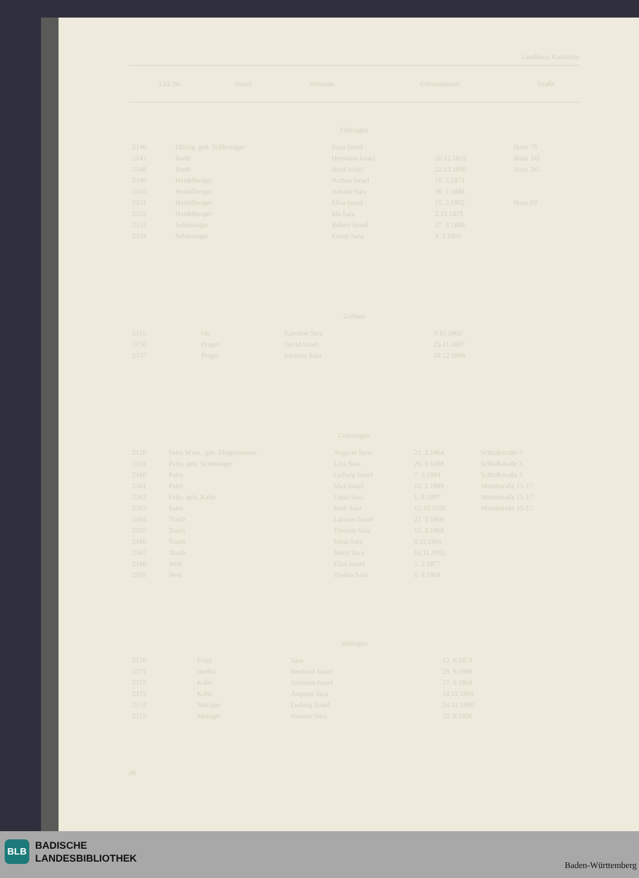Landkreis Karlsruhe
| Lfd. Nr. | Name | Vorname | Geburtsdatum | Straße |
| --- | --- | --- | --- | --- |
Flehingen
| 2146 | Dörzig, geb. Schlesinger | Rosa Israel | | Haus 79 |
| 2147 | Barth | Hermann Israel | 20.12.1859 | Haus 341 |
| 2148 | Barth | Josef Israel | 22.12.1890 | Haus 341 |
| 2149 | Heidelberger | Nathan Israel | 10. 7.1871 | |
| 2150 | Heidelberger | Amalie Sara | 30. 1.1884 | |
| 2151 | Heidelberger | Elias Israel | 15. 2.1862 | Haus 69 |
| 2152 | Heidelberger | Ida Sara | 2.12.1879 | |
| 2153 | Schlesinger | Robert Israel | 27. 9.1880 | |
| 2154 | Schlesinger | Fanny Sara | 4. 1.1895 | |
Gröben
| 2155 | Ott | Karoline Sara | 9.10.1862 | |
| 2156 | Prager | David Israel | 25.11.1887 | |
| 2157 | Prager | Johanna Sara | 10.12.1898 | |
Grötzingen
| 2158 | Palm Wwe., geb. Flegenheimer | Auguste Sara | 23. 3.1864 | Schloßstraße 3 |
| 2159 | Palm, geb. Schlesinger | Lina Sara | 26. 9.1888 | Schloßstraße 3 |
| 2160 | Palm | Ludwig Israel | 7. 3.1884 | Schloßstraße 3 |
| 2161 | Palm | Max Israel | 12. 2.1889 | Mittelstraße 15-17 |
| 2162 | Palm, geb. Kahn | Luise Sara | 1. 9.1897 | Mittelstraße 15-17 |
| 2163 | Palm | Ruth Sara | 12.10.1920 | Mittelstraße 15-17 |
| 2164 | Traub | Lazarus Israel | 22. 2.1866 | |
| 2165 | Traub | Theckla Sara | 12. 3.1868 | |
| 2166 | Traub | Mina Sara | 8.11.1901 | |
| 2167 | Traub | Jenny Sara | 16.11.1902 | |
| 2168 | Weil | Elias Israel | 5. 2.1877 | |
| 2169 | Weil | Thekla Sara | 6. 9.1884 | |
Jöhlingen
| 2170 | Fried | Sara | 12. 6.1874 | |
| 2171 | Herbst | Berthold Israel | 29. 9.1889 | |
| 2172 | Kahn | Salomon Israel | 17. 6.1868 | |
| 2173 | Kahn | Auguste Sara | 18.11.1869 | |
| 2174 | Metzger | Ludwig Israel | 24.12.1860 | |
| 2175 | Metzger | Nanette Sara | 22. 8.1856 | |
48
BLB
BADISCHE
LANDESBIBLIOTHEK
Baden-Württemberg